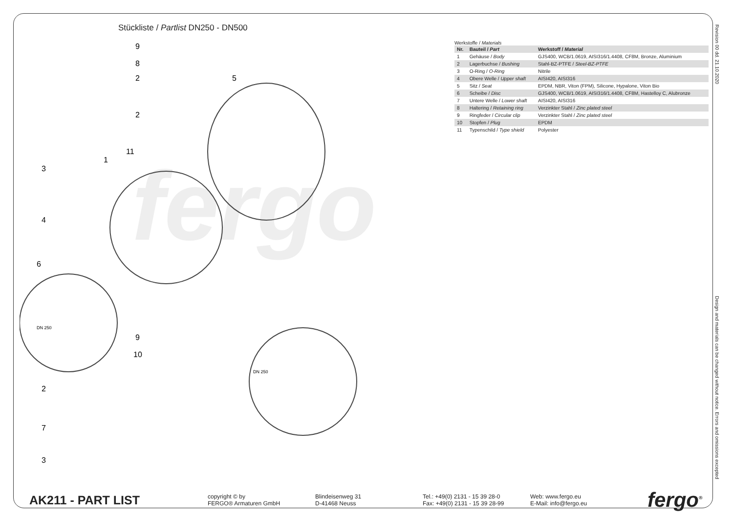Stückliste / Partlist DN250 - DN500
fergo
DN 250
DN 250
3
4
6
2
7
3
9
8
2
2
5
11
1
9
10
Werkstoffe / Materials
| Nr. | Bauteil / Part | Werkstoff / Material |
| --- | --- | --- |
| 1 | Gehäuse / Body | GJS400, WCB/1.0619, AISI316/1.4408, CF8M, Bronze, Aluminium |
| 2 | Lagerbuchse / Bushing | Stahl-BZ-PTFE / Steel-BZ-PTFE |
| 3 | O-Ring / O-Ring | Nitrile |
| 4 | Obere Welle / Upper shaft | AISI420, AISI316 |
| 5 | Sitz / Seat | EPDM, NBR, Viton (FPM), Silicone, Hypalone, Viton Bio |
| 6 | Scheibe / Disc | GJS400, WCB/1.0619, AISI316/1.4408, CF8M, Hastelloy C, Alubronze |
| 7 | Untere Welle / Lower shaft | AISI420, AISI316 |
| 8 | Haltering / Retaining ring | Verzinkter Stahl / Zinc plated steel |
| 9 | Ringfeder / Circular clip | Verzinkter Stahl / Zinc plated steel |
| 10 | Stopfen / Plug | EPDM |
| 11 | Typenschild / Type shield | Polyester |
Revision 00 dd. 21.10.2020 Design and materials can be changed without notice. Errors and omissions excepted
AK211 - PART LIST
copyright © by
FERGO® Armaturen GmbH
Blindeisenweg 31
D-41468 Neuss
Tel.: +49(0) 2131 - 15 39 28-0
Fax: +49(0) 2131 - 15 39 28-99
Web: www.fergo.eu
E-Mail: info@fergo.eu
fergo<sup>®</sup>